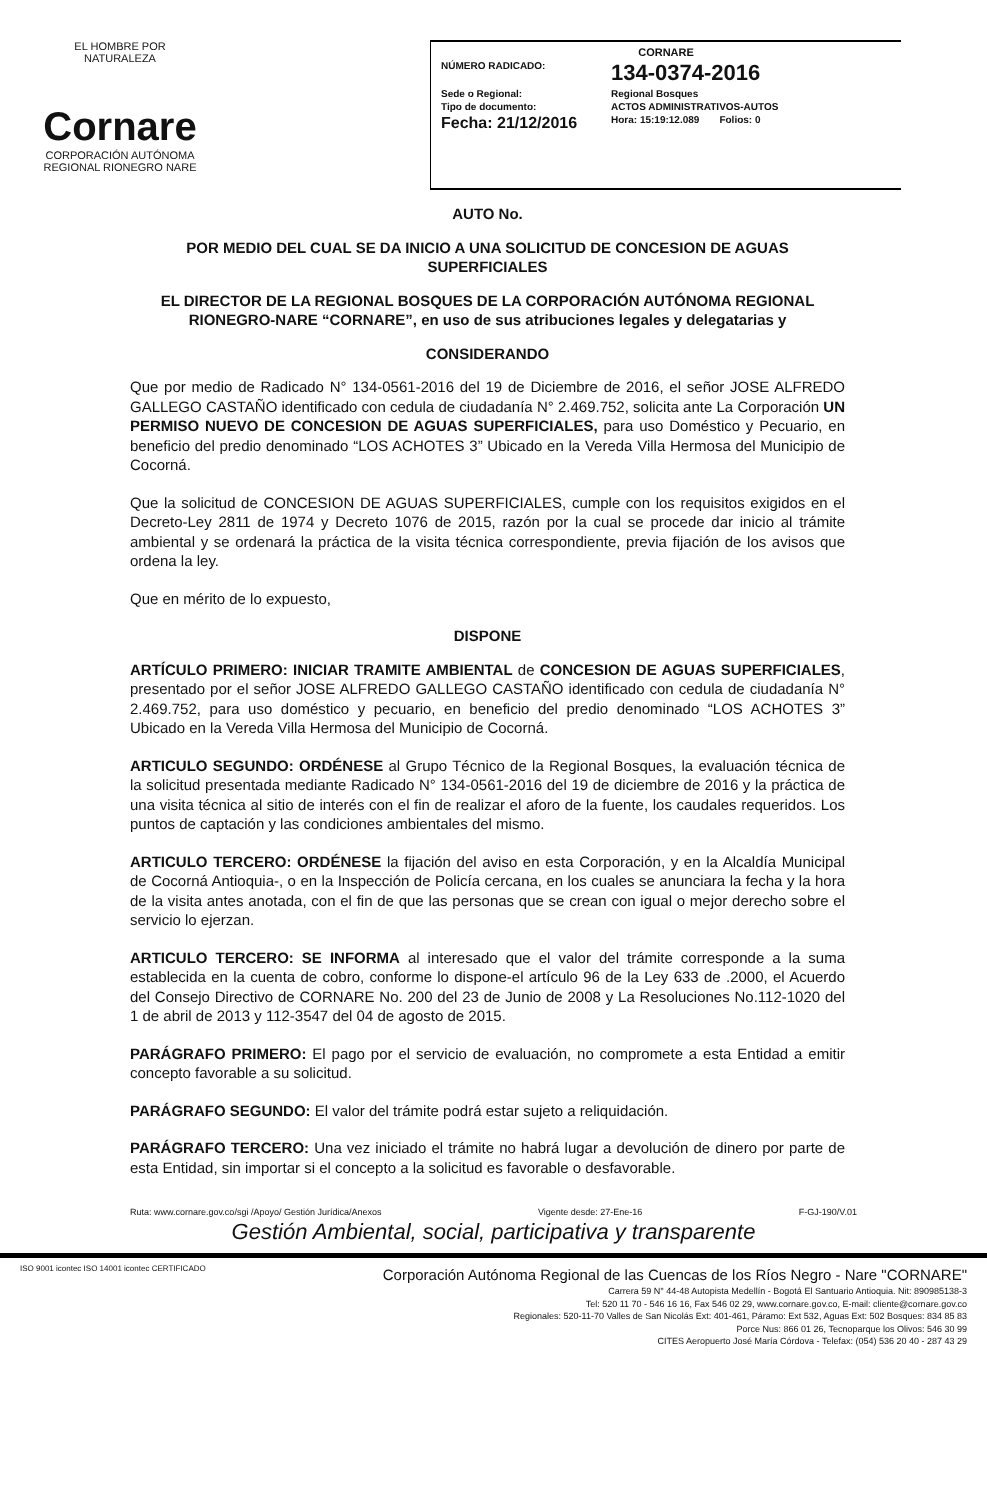EL HOMBRE POR NATURALEZA
Cornare
CORPORACIÓN AUTÓNOMA REGIONAL RIONEGRO NARE
CORNARE
NÚMERO RADICADO: 134-0374-2016
Sede o Regional: Regional Bosques
Tipo de documento: ACTOS ADMINISTRATIVOS-AUTOS
Fecha: 21/12/2016 Hora: 15:19:12.089 Folios: 0
AUTO No.
POR MEDIO DEL CUAL SE DA INICIO A UNA SOLICITUD DE CONCESION DE AGUAS SUPERFICIALES
EL DIRECTOR DE LA REGIONAL BOSQUES DE LA CORPORACIÓN AUTÓNOMA REGIONAL RIONEGRO-NARE “CORNARE”, en uso de sus atribuciones legales y delegatarias y
CONSIDERANDO
Que por medio de Radicado N° 134-0561-2016 del 19 de Diciembre de 2016, el señor JOSE ALFREDO GALLEGO CASTAÑO identificado con cedula de ciudadanía N° 2.469.752, solicita ante La Corporación UN PERMISO NUEVO DE CONCESION DE AGUAS SUPERFICIALES, para uso Doméstico y Pecuario, en beneficio del predio denominado “LOS ACHOTES 3” Ubicado en la Vereda Villa Hermosa del Municipio de Cocorná.
Que la solicitud de CONCESION DE AGUAS SUPERFICIALES, cumple con los requisitos exigidos en el Decreto-Ley 2811 de 1974 y Decreto 1076 de 2015, razón por la cual se procede dar inicio al trámite ambiental y se ordenará la práctica de la visita técnica correspondiente, previa fijación de los avisos que ordena la ley.
Que en mérito de lo expuesto,
DISPONE
ARTÍCULO PRIMERO: INICIAR TRAMITE AMBIENTAL de CONCESION DE AGUAS SUPERFICIALES, presentado por el señor JOSE ALFREDO GALLEGO CASTAÑO identificado con cedula de ciudadanía N° 2.469.752, para uso doméstico y pecuario, en beneficio del predio denominado “LOS ACHOTES 3” Ubicado en la Vereda Villa Hermosa del Municipio de Cocorná.
ARTICULO SEGUNDO: ORDÉNESE al Grupo Técnico de la Regional Bosques, la evaluación técnica de la solicitud presentada mediante Radicado N° 134-0561-2016 del 19 de diciembre de 2016 y la práctica de una visita técnica al sitio de interés con el fin de realizar el aforo de la fuente, los caudales requeridos. Los puntos de captación y las condiciones ambientales del mismo.
ARTICULO TERCERO: ORDÉNESE la fijación del aviso en esta Corporación, y en la Alcaldía Municipal de Cocorná Antioquia-, o en la Inspección de Policía cercana, en los cuales se anunciara la fecha y la hora de la visita antes anotada, con el fin de que las personas que se crean con igual o mejor derecho sobre el servicio lo ejerzan.
ARTICULO TERCERO: SE INFORMA al interesado que el valor del trámite corresponde a la suma establecida en la cuenta de cobro, conforme lo dispone-el artículo 96 de la Ley 633 de .2000, el Acuerdo del Consejo Directivo de CORNARE No. 200 del 23 de Junio de 2008 y La Resoluciones No.112-1020 del 1 de abril de 2013 y 112-3547 del 04 de agosto de 2015.
PARÁGRAFO PRIMERO: El pago por el servicio de evaluación, no compromete a esta Entidad a emitir concepto favorable a su solicitud.
PARÁGRAFO SEGUNDO: El valor del trámite podrá estar sujeto a reliquidación.
PARÁGRAFO TERCERO: Una vez iniciado el trámite no habrá lugar a devolución de dinero por parte de esta Entidad, sin importar si el concepto a la solicitud es favorable o desfavorable.
Ruta: www.cornare.gov.co/sgi /Apoyo/ Gestión Jurídica/Anexos Vigente desde: 27-Ene-16 F-GJ-190/V.01
Gestión Ambiental, social, participativa y transparente
ISO 9001 icontec ISO 14001 icontec CERTIFICADO
Corporación Autónoma Regional de las Cuencas de los Ríos Negro - Nare "CORNARE"
Carrera 59 N° 44-48 Autopista Medellín - Bogotá El Santuario Antioquia. Nit: 890985138-3
Tel: 520 11 70 - 546 16 16, Fax 546 02 29, www.cornare.gov.co, E-mail: cliente@cornare.gov.co
Regionales: 520-11-70 Valles de San Nicolás Ext: 401-461, Páramo: Ext 532, Aguas Ext: 502 Bosques: 834 85 83
Porce Nus: 866 01 26, Tecnoparque los Olivos: 546 30 99
CITES Aeropuerto José María Córdova - Telefax: (054) 536 20 40 - 287 43 29